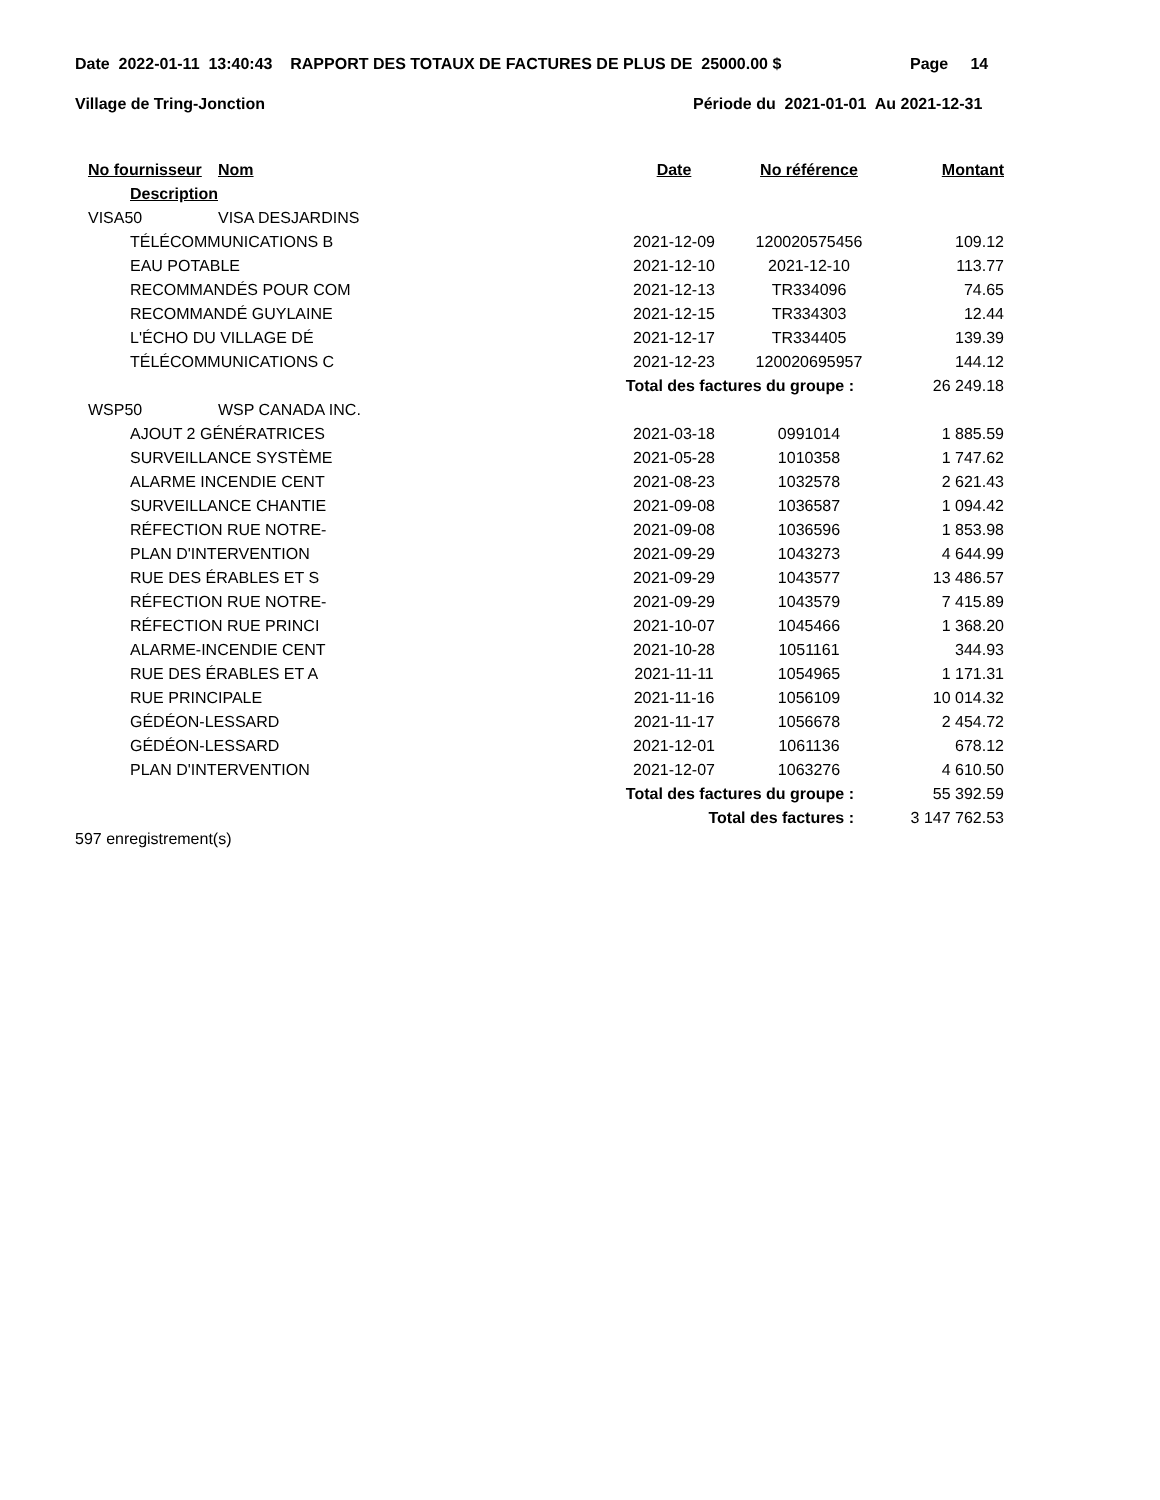Date 2022-01-11 13:40:43 RAPPORT DES TOTAUX DE FACTURES DE PLUS DE 25000.00 $ Page 14
Village de Tring-Jonction Période du 2021-01-01 Au 2021-12-31
| No fournisseur | Nom | Date | No référence | Montant |
| --- | --- | --- | --- | --- |
| Description | | | | |
| VISA50 | VISA DESJARDINS | | | |
| TÉLÉCOMMUNICATIONS B | | 2021-12-09 | 120020575456 | 109.12 |
| EAU POTABLE | | 2021-12-10 | 2021-12-10 | 113.77 |
| RECOMMANDÉS POUR COM | | 2021-12-13 | TR334096 | 74.65 |
| RECOMMANDÉ GUYLAINE | | 2021-12-15 | TR334303 | 12.44 |
| L'ÉCHO DU VILLAGE DÉ | | 2021-12-17 | TR334405 | 139.39 |
| TÉLÉCOMMUNICATIONS C | | 2021-12-23 | 120020695957 | 144.12 |
| Total des factures du groupe : | | | | 26 249.18 |
| WSP50 | WSP CANADA INC. | | | |
| AJOUT 2 GÉNÉRATRICES | | 2021-03-18 | 0991014 | 1 885.59 |
| SURVEILLANCE SYSTÈME | | 2021-05-28 | 1010358 | 1 747.62 |
| ALARME INCENDIE CENT | | 2021-08-23 | 1032578 | 2 621.43 |
| SURVEILLANCE CHANTIE | | 2021-09-08 | 1036587 | 1 094.42 |
| RÉFECTION RUE NOTRE- | | 2021-09-08 | 1036596 | 1 853.98 |
| PLAN D'INTERVENTION | | 2021-09-29 | 1043273 | 4 644.99 |
| RUE DES ÉRABLES ET S | | 2021-09-29 | 1043577 | 13 486.57 |
| RÉFECTION RUE NOTRE- | | 2021-09-29 | 1043579 | 7 415.89 |
| RÉFECTION RUE PRINCI | | 2021-10-07 | 1045466 | 1 368.20 |
| ALARME-INCENDIE CENT | | 2021-10-28 | 1051161 | 344.93 |
| RUE DES ÉRABLES ET A | | 2021-11-11 | 1054965 | 1 171.31 |
| RUE PRINCIPALE | | 2021-11-16 | 1056109 | 10 014.32 |
| GÉDÉON-LESSARD | | 2021-11-17 | 1056678 | 2 454.72 |
| GÉDÉON-LESSARD | | 2021-12-01 | 1061136 | 678.12 |
| PLAN D'INTERVENTION | | 2021-12-07 | 1063276 | 4 610.50 |
| Total des factures du groupe : | | | | 55 392.59 |
| Total des factures : | | | | 3 147 762.53 |
597 enregistrement(s)